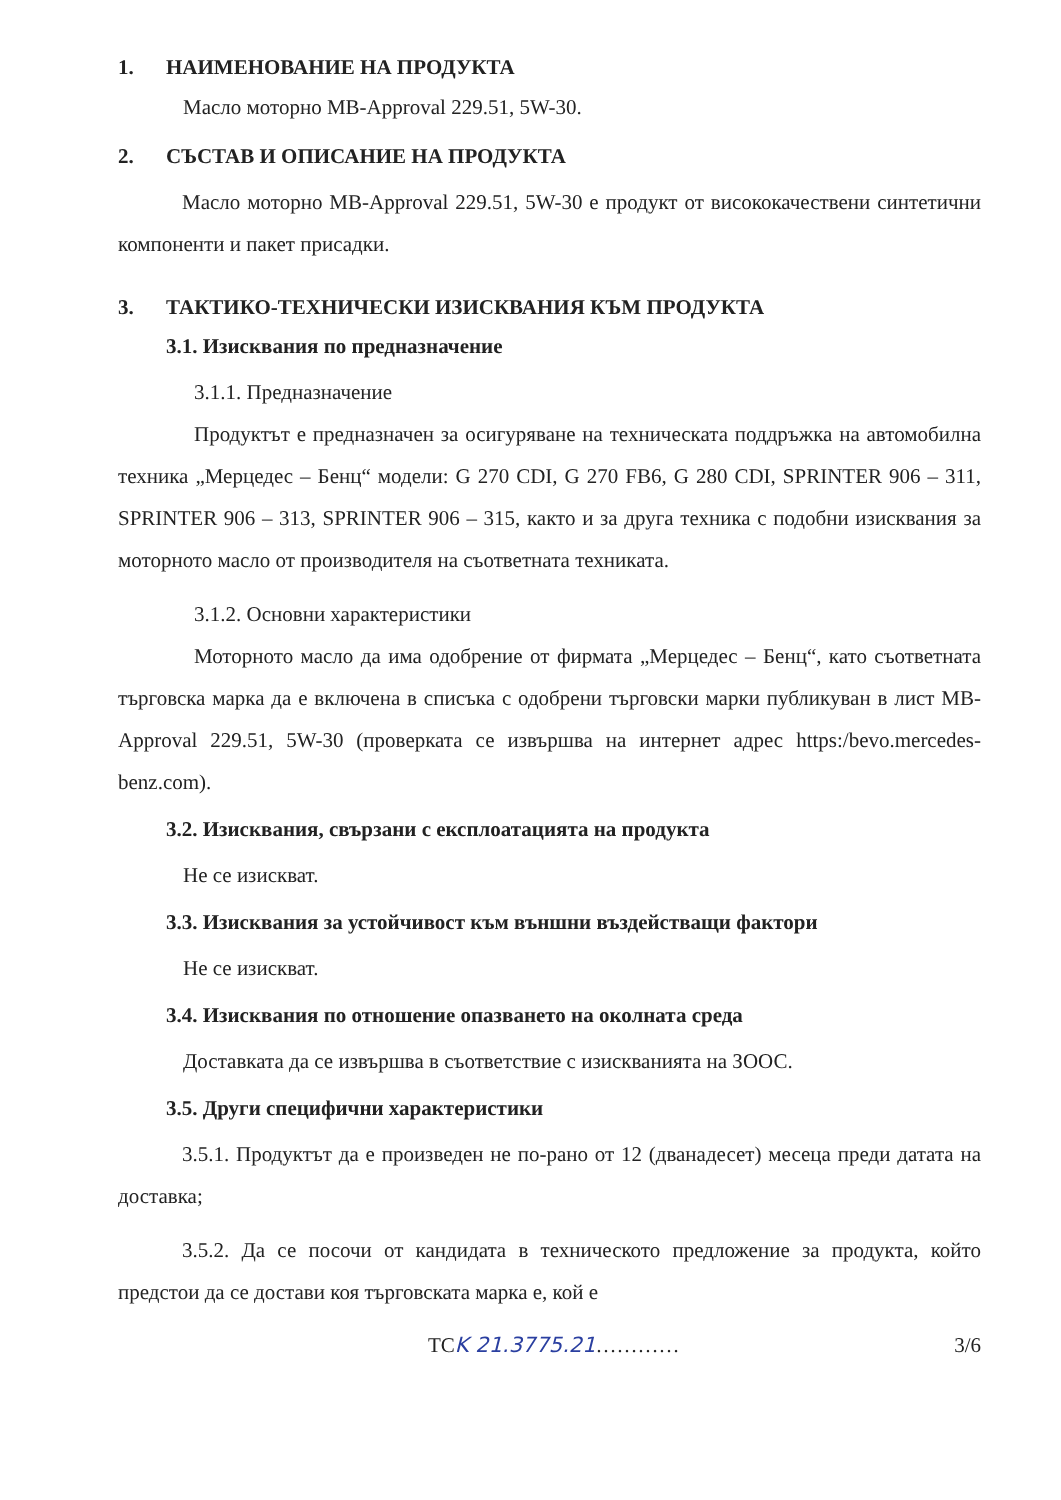1. НАИМЕНОВАНИЕ НА ПРОДУКТА
Масло моторно MB-Approval 229.51, 5W-30.
2. СЪСТАВ И ОПИСАНИЕ НА ПРОДУКТА
Масло моторно MB-Approval 229.51, 5W-30 е продукт от висококачествени синтетични компоненти и пакет присадки.
3. ТАКТИКО-ТЕХНИЧЕСКИ ИЗИСКВАНИЯ КЪМ ПРОДУКТА
3.1. Изисквания по предназначение
3.1.1. Предназначение
Продуктът е предназначен за осигуряване на техническата поддръжка на автомобилна техника „Мерцедес – Бенц“ модели: G 270 CDI, G 270 FB6, G 280 CDI, SPRINTER 906 – 311, SPRINTER 906 – 313, SPRINTER 906 – 315, както и за друга техника с подобни изисквания за моторното масло от производителя на съответната техниката.
3.1.2. Основни характеристики
Моторното масло да има одобрение от фирмата „Мерцедес – Бенц“, като съответната търговска марка да е включена в списъка с одобрени търговски марки публикуван в лист MB-Approval 229.51, 5W-30 (проверката се извършва на интернет адрес https:/bevo.mercedes-benz.com).
3.2. Изисквания, свързани с експлоатацията на продукта
Не се изискват.
3.3. Изисквания за устойчивост към външни въздействащи фактори
Не се изискват.
3.4. Изисквания по отношение опазването на околната среда
Доставката да се извършва в съответствие с изискванията на ЗООС.
3.5. Други специфични характеристики
3.5.1. Продуктът да е произведен не по-рано от 12 (дванадесет) месеца преди датата на доставка;
3.5.2. Да се посочи от кандидата в техническото предложение за продукта, който предстои да се достави коя търговската марка е, кой е
ТСK 21.3775.21………… 3/6